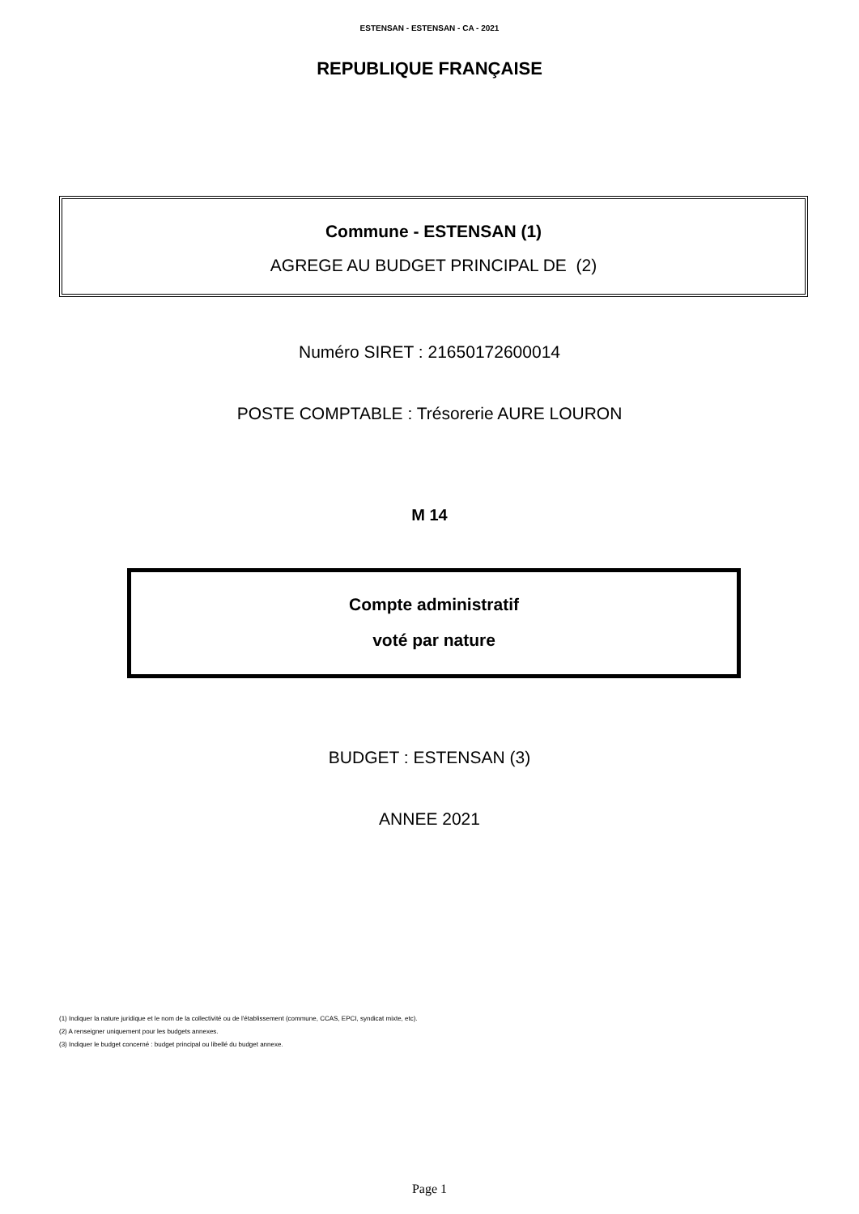ESTENSAN - ESTENSAN - CA - 2021
REPUBLIQUE FRANÇAISE
Commune - ESTENSAN (1)
AGREGE AU BUDGET PRINCIPAL DE (2)
Numéro SIRET : 21650172600014
POSTE COMPTABLE : Trésorerie AURE LOURON
M 14
Compte administratif
voté par nature
BUDGET : ESTENSAN (3)
ANNEE 2021
(1) Indiquer la nature juridique et le nom de la collectivité ou de l'établissement (commune, CCAS, EPCI, syndicat mixte, etc).
(2) A renseigner uniquement pour les budgets annexes.
(3) Indiquer le budget concerné : budget principal ou libellé du budget annexe.
Page 1